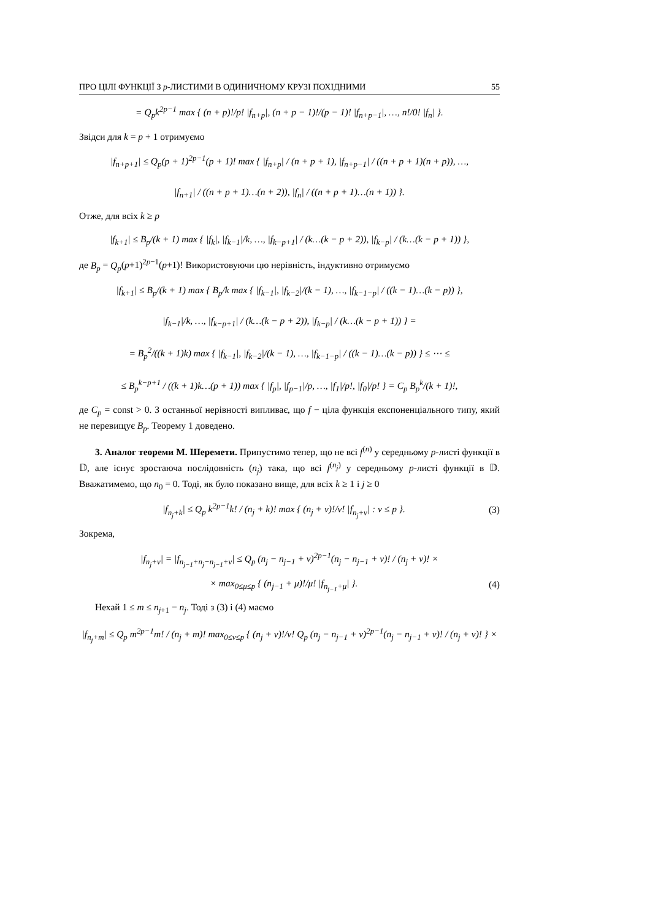ПРО ЦІЛІ ФУНКЦІЇ З p-ЛИСТИМИ В ОДИНИЧНОМУ КРУЗІ ПОХІДНИМИ 55
= Q<sub>p</sub>k<sup>2p−1</sup> max { (n + p)!/p! |f<sub>n+p</sub>|, (n + p − 1)!/(p − 1)! |f<sub>n+p−1</sub>|, …, n!/0! |f<sub>n</sub>| }.
Звідси для k = p + 1 отримуємо
|f<sub>n+p+1</sub>| ≤ Q<sub>p</sub>(p + 1)<sup>2p−1</sup>(p + 1)! max { |f<sub>n+p</sub>| / (n + p + 1), |f<sub>n+p−1</sub>| / ((n + p + 1)(n + p)), …,
|f<sub>n+1</sub>| / ((n + p + 1)…(n + 2)), |f<sub>n</sub>| / ((n + p + 1)…(n + 1)) }.
Отже, для всіх k ≥ p
|f<sub>k+1</sub>| ≤ B<sub>p</sub>/(k + 1) max { |f<sub>k</sub>|, |f<sub>k−1</sub>|/k, …, |f<sub>k−p+1</sub>| / (k…(k − p + 2)), |f<sub>k−p</sub>| / (k…(k − p + 1)) },
де B<sub>p</sub> = Q<sub>p</sub>(p+1)<sup>2p−1</sup>(p+1)! Використовуючи цю нерівність, індуктивно отримуємо
|f<sub>k+1</sub>| ≤ B<sub>p</sub>/(k + 1) max { B<sub>p</sub>/k max { |f<sub>k−1</sub>|, |f<sub>k−2</sub>|/(k − 1), …, |f<sub>k−1−p</sub>| / ((k − 1)…(k − p)) },
|f<sub>k−1</sub>|/k, …, |f<sub>k−p+1</sub>| / (k…(k − p + 2)), |f<sub>k−p</sub>| / (k…(k − p + 1)) } =
= B<sub>p</sub><sup>2</sup>/((k + 1)k) max { |f<sub>k−1</sub>|, |f<sub>k−2</sub>|/(k − 1), …, |f<sub>k−1−p</sub>| / ((k − 1)…(k − p)) } ≤ ⋯ ≤
≤ B<sub>p</sub><sup>k−p+1</sup> / ((k + 1)k…(p + 1)) max { |f<sub>p</sub>|, |f<sub>p−1</sub>|/p, …, |f<sub>1</sub>|/p!, |f<sub>0</sub>|/p! } = C<sub>p</sub> B<sub>p</sub><sup>k</sup>/(k + 1)!,
де C<sub>p</sub> = const > 0. З останньої нерівності випливає, що f − ціла функція експоненціального типу, який не перевищує B<sub>p</sub>. Теорему 1 доведено.
3. Аналог теореми М. Шеремети. Припустимо тепер, що не всі f<sup>(n)</sup> у середньому p-листі функції в 𝔻, але існує зростаюча послідовність (n<sub>j</sub>) така, що всі f<sup>(n<sub>j</sub>)</sup> у середньому p-листі функції в 𝔻. Вважатимемо, що n<sub>0</sub> = 0. Тоді, як було показано вище, для всіх k ≥ 1 і j ≥ 0
|f<sub>n<sub>j</sub>+k</sub>| ≤ Q<sub>p</sub> k<sup>2p−1</sup>k! / (n<sub>j</sub> + k)! max { (n<sub>j</sub> + ν)!/ν! |f<sub>n<sub>j</sub>+ν</sub>| : ν ≤ p }. (3)
Зокрема,
|f<sub>n<sub>j</sub>+ν</sub>| = |f<sub>n<sub>j−1</sub>+n<sub>j</sub>−n<sub>j−1</sub>+ν</sub>| ≤ Q<sub>p</sub> (n<sub>j</sub> − n<sub>j−1</sub> + ν)<sup>2p−1</sup>(n<sub>j</sub> − n<sub>j−1</sub> + ν)! / (n<sub>j</sub> + ν)! ×
× max<sub>0≤μ≤p</sub> { (n<sub>j−1</sub> + μ)!/μ! |f<sub>n<sub>j−1</sub>+μ</sub>| }. (4)
Нехай 1 ≤ m ≤ n<sub>j+1</sub> − n<sub>j</sub>. Тоді з (3) і (4) маємо
|f<sub>n<sub>j</sub>+m</sub>| ≤ Q<sub>p</sub> m<sup>2p−1</sup>m! / (n<sub>j</sub> + m)! max<sub>0≤ν≤p</sub> { (n<sub>j</sub> + ν)!/ν! Q<sub>p</sub> (n<sub>j</sub> − n<sub>j−1</sub> + ν)<sup>2p−1</sup>(n<sub>j</sub> − n<sub>j−1</sub> + ν)! / (n<sub>j</sub> + ν)! } ×